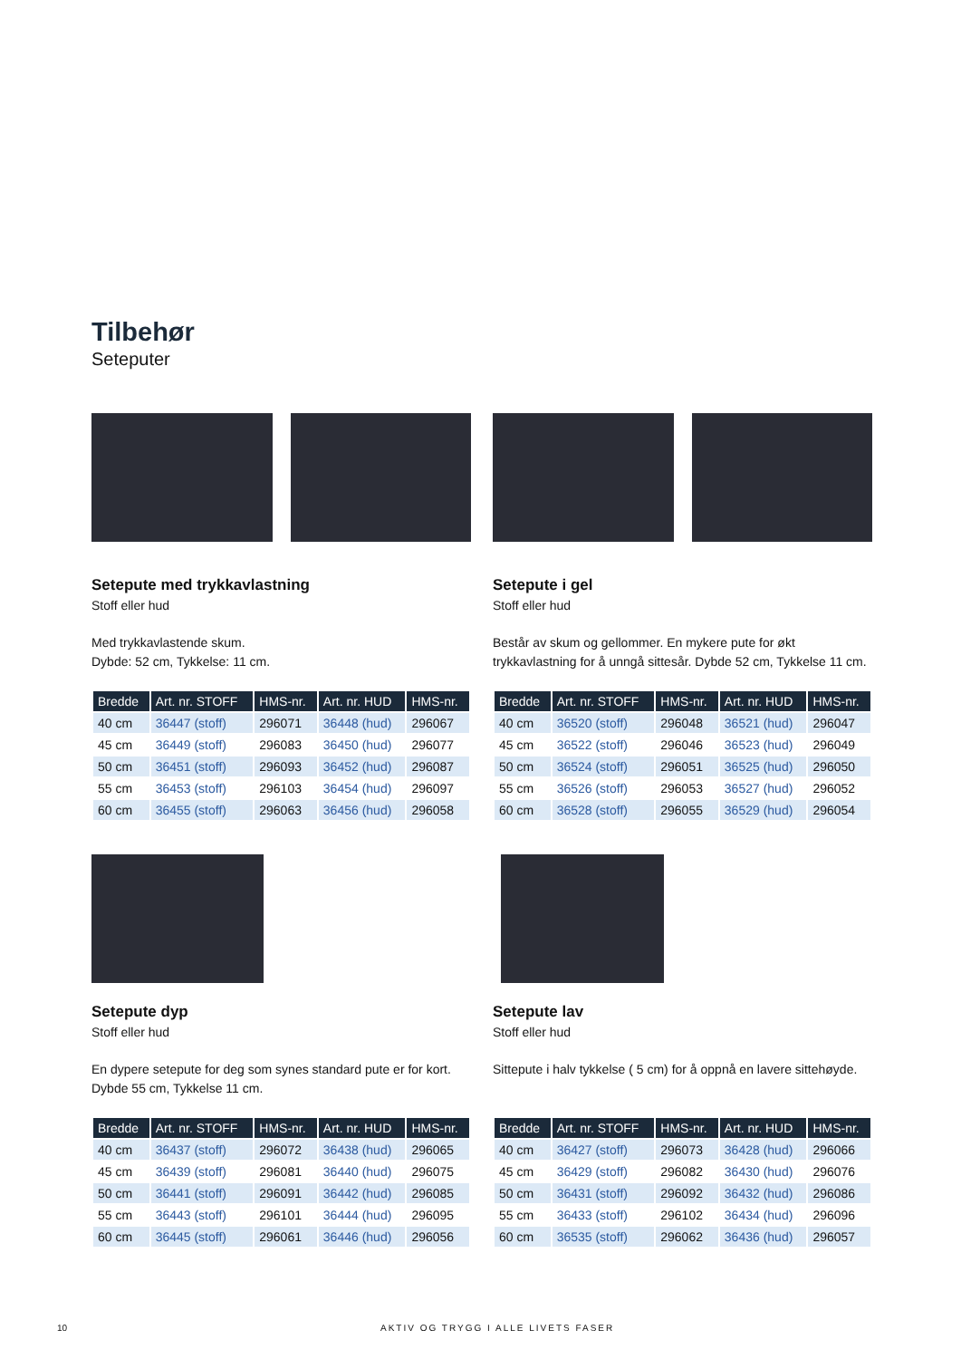Tilbehør
Seteputer
Setepute med trykkavlastning
Stoff eller hud
Med trykkavlastende skum.
Dybde: 52 cm, Tykkelse: 11 cm.
| Bredde | Art. nr. STOFF | HMS-nr. | Art. nr. HUD | HMS-nr. |
| --- | --- | --- | --- | --- |
| 40 cm | 36447 (stoff) | 296071 | 36448 (hud) | 296067 |
| 45 cm | 36449 (stoff) | 296083 | 36450 (hud) | 296077 |
| 50 cm | 36451 (stoff) | 296093 | 36452 (hud) | 296087 |
| 55 cm | 36453 (stoff) | 296103 | 36454 (hud) | 296097 |
| 60 cm | 36455 (stoff) | 296063 | 36456 (hud) | 296058 |
Setepute i gel
Stoff eller hud
Består av skum og gellommer. En mykere pute for økt trykkavlastning for å unngå sittesår. Dybde 52 cm, Tykkelse 11 cm.
| Bredde | Art. nr. STOFF | HMS-nr. | Art. nr. HUD | HMS-nr. |
| --- | --- | --- | --- | --- |
| 40 cm | 36520 (stoff) | 296048 | 36521 (hud) | 296047 |
| 45 cm | 36522 (stoff) | 296046 | 36523 (hud) | 296049 |
| 50 cm | 36524 (stoff) | 296051 | 36525 (hud) | 296050 |
| 55 cm | 36526 (stoff) | 296053 | 36527 (hud) | 296052 |
| 60 cm | 36528 (stoff) | 296055 | 36529 (hud) | 296054 |
Setepute dyp
Stoff eller hud
En dypere setepute for deg som synes standard pute er for kort.
Dybde 55 cm, Tykkelse 11 cm.
| Bredde | Art. nr. STOFF | HMS-nr. | Art. nr. HUD | HMS-nr. |
| --- | --- | --- | --- | --- |
| 40 cm | 36437 (stoff) | 296072 | 36438 (hud) | 296065 |
| 45 cm | 36439 (stoff) | 296081 | 36440 (hud) | 296075 |
| 50 cm | 36441 (stoff) | 296091 | 36442 (hud) | 296085 |
| 55 cm | 36443 (stoff) | 296101 | 36444 (hud) | 296095 |
| 60 cm | 36445 (stoff) | 296061 | 36446 (hud) | 296056 |
Setepute lav
Stoff eller hud
Sittepute i halv tykkelse ( 5 cm) for å oppnå en lavere sittehøyde.
| Bredde | Art. nr. STOFF | HMS-nr. | Art. nr. HUD | HMS-nr. |
| --- | --- | --- | --- | --- |
| 40 cm | 36427 (stoff) | 296073 | 36428 (hud) | 296066 |
| 45 cm | 36429 (stoff) | 296082 | 36430 (hud) | 296076 |
| 50 cm | 36431 (stoff) | 296092 | 36432 (hud) | 296086 |
| 55 cm | 36433 (stoff) | 296102 | 36434 (hud) | 296096 |
| 60 cm | 36535 (stoff) | 296062 | 36436 (hud) | 296057 |
10 AKTIV OG TRYGG I ALLE LIVETS FASER